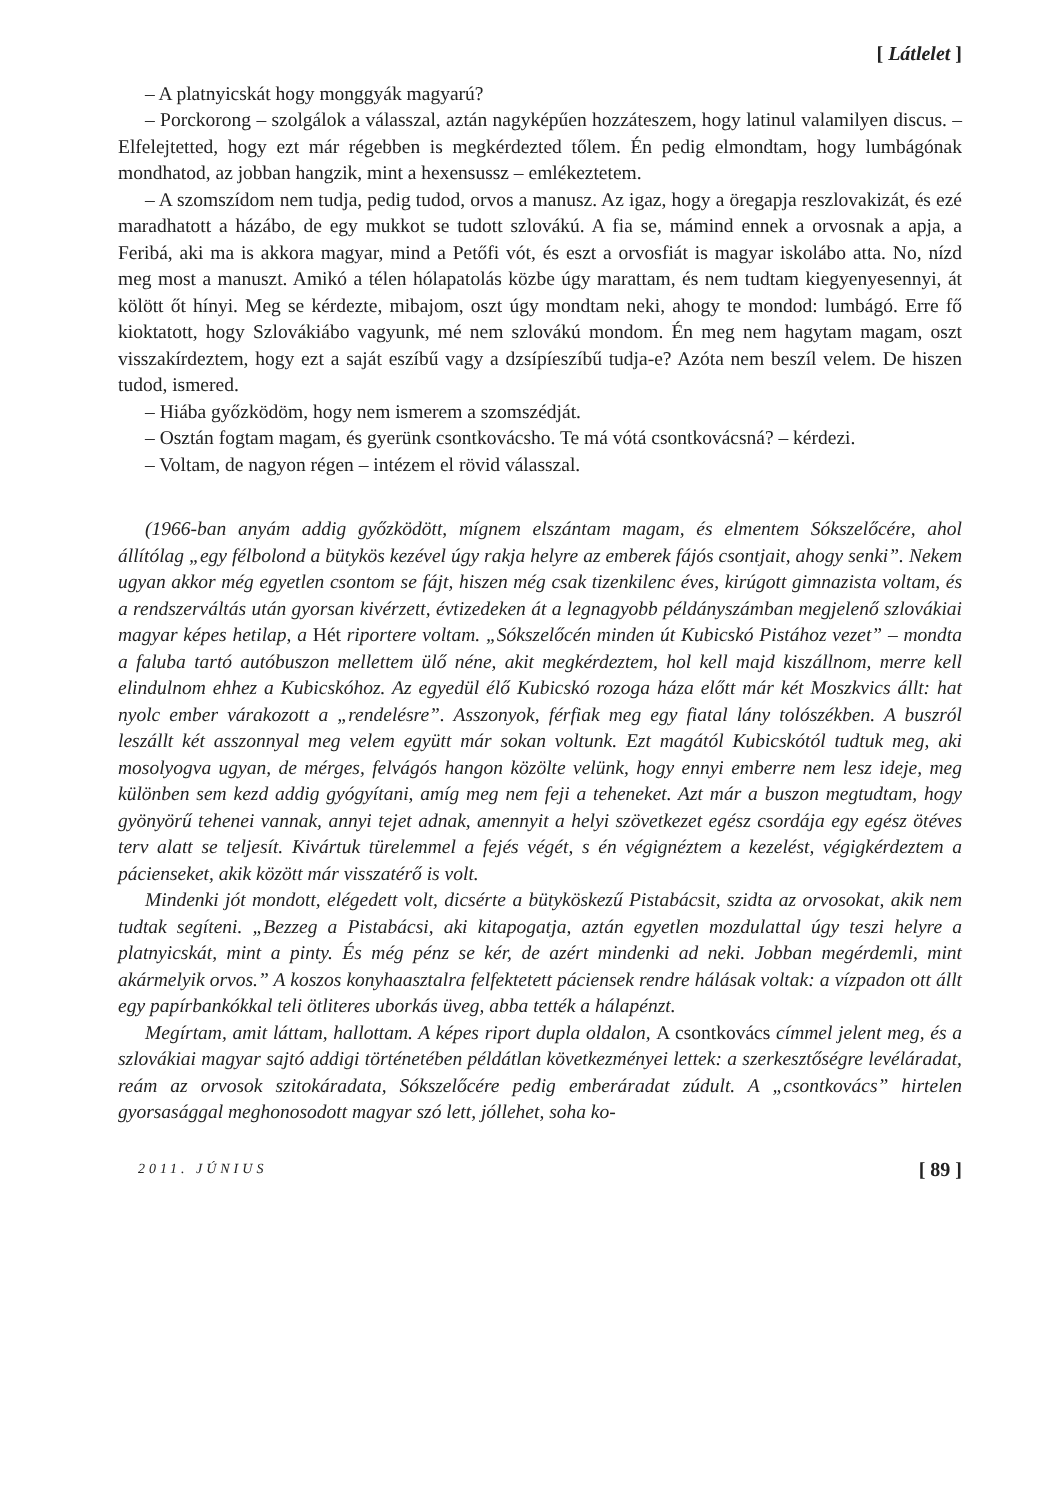[ Látlelet ]
– A platnyicskát hogy monggyák magyarú?
– Porckorong – szolgálok a válasszal, aztán nagyképűen hozzáteszem, hogy latinul valamilyen discus. – Elfelejtetted, hogy ezt már régebben is megkérdezted tőlem. Én pedig elmondtam, hogy lumbágónak mondhatod, az jobban hangzik, mint a hexensussz – emlékeztetem.
– A szomszídom nem tudja, pedig tudod, orvos a manusz. Az igaz, hogy a öregapja reszlovakizát, és ezé maradhatott a házábo, de egy mukkot se tudott szlovákú. A fia se, mámind ennek a orvosnak a apja, a Feribá, aki ma is akkora magyar, mind a Petőfi vót, és eszt a orvosfiát is magyar iskolábo atta. No, nízd meg most a manuszt. Amikó a télen hólapatolás közbe úgy marattam, és nem tudtam kiegyenyesennyi, át kölött őt hínyi. Meg se kérdezte, mibajom, oszt úgy mondtam neki, ahogy te mondod: lumbágó. Erre fő kioktatott, hogy Szlovákiábo vagyunk, mé nem szlovákú mondom. Én meg nem hagytam magam, oszt visszakírdeztem, hogy ezt a saját eszíbű vagy a dzsípíeszíbű tudja-e? Azóta nem beszíl velem. De hiszen tudod, ismered.
– Hiába győzködöm, hogy nem ismerem a szomszédját.
– Osztán fogtam magam, és gyerünk csontkovácsho. Te má vótá csontkovácsná? – kérdezi.
– Voltam, de nagyon régen – intézem el rövid válasszal.
(1966-ban anyám addig győzködött, mígnem elszántam magam, és elmentem Sókszelőcére, ahol állítólag „egy félbolond a bütykös kezével úgy rakja helyre az emberek fájós csontjait, ahogy senki”. Nekem ugyan akkor még egyetlen csontom se fájt, hiszen még csak tizenkilenc éves, kirúgott gimnazista voltam, és a rendszerváltás után gyorsan kivérzett, évtizedeken át a legnagyobb példányszámban megjelenő szlovákiai magyar képes hetilap, a Hét riportere voltam. „Sókszelőcén minden út Kubicskó Pistához vezet” – mondta a faluba tartó autóbuszon mellettem ülő néne, akit megkérdeztem, hol kell majd kiszállnom, merre kell elindulnom ehhez a Kubicskóhoz. Az egyedül élő Kubicskó rozoga háza előtt már két Moszkvics állt: hat nyolc ember várakozott a „rendelésre”. Asszonyok, férfiak meg egy fiatal lány tolószékben. A buszról leszállt két asszonnyal meg velem együtt már sokan voltunk. Ezt magától Kubicskótól tudtuk meg, aki mosolyogva ugyan, de mérges, felvágós hangon közölte velünk, hogy ennyi emberre nem lesz ideje, meg különben sem kezd addig gyógyítani, amíg meg nem feji a teheneket. Azt már a buszon megtudtam, hogy gyönyörű tehenei vannak, annyi tejet adnak, amennyit a helyi szövetkezet egész csordája egy egész ötéves terv alatt se teljesít. Kivártuk türelemmel a fejés végét, s én végignéztem a kezelést, végigkérdeztem a pácienseket, akik között már visszatérő is volt.
Mindenki jót mondott, elégedett volt, dicsérte a bütyköskezű Pistabácsit, szidta az orvosokat, akik nem tudtak segíteni. „Bezzeg a Pistabácsi, aki kitapogatja, aztán egyetlen mozdulattal úgy teszi helyre a platnyicskát, mint a pinty. És még pénz se kér, de azért mindenki ad neki. Jobban megérdemli, mint akármelyik orvos.” A koszos konyhaasztalra felfektetett páciensek rendre hálásak voltak: a vízpadon ott állt egy papírbankókkal teli ötliteres uborkás üveg, abba tették a hálapénzt.
Megírtam, amit láttam, hallottam. A képes riport dupla oldalon, A csontkovács címmel jelent meg, és a szlovákiai magyar sajtó addigi történetében példátlan következményei lettek: a szerkesztőségre levéláradat, reám az orvosok szitokáradata, Sókszelőcére pedig emberáradat zúdult. A „csontkovács” hirtelen gyorsasággal meghonosodott magyar szó lett, jóllehet, soha ko-
2011. JÚNIUS [ 89 ]